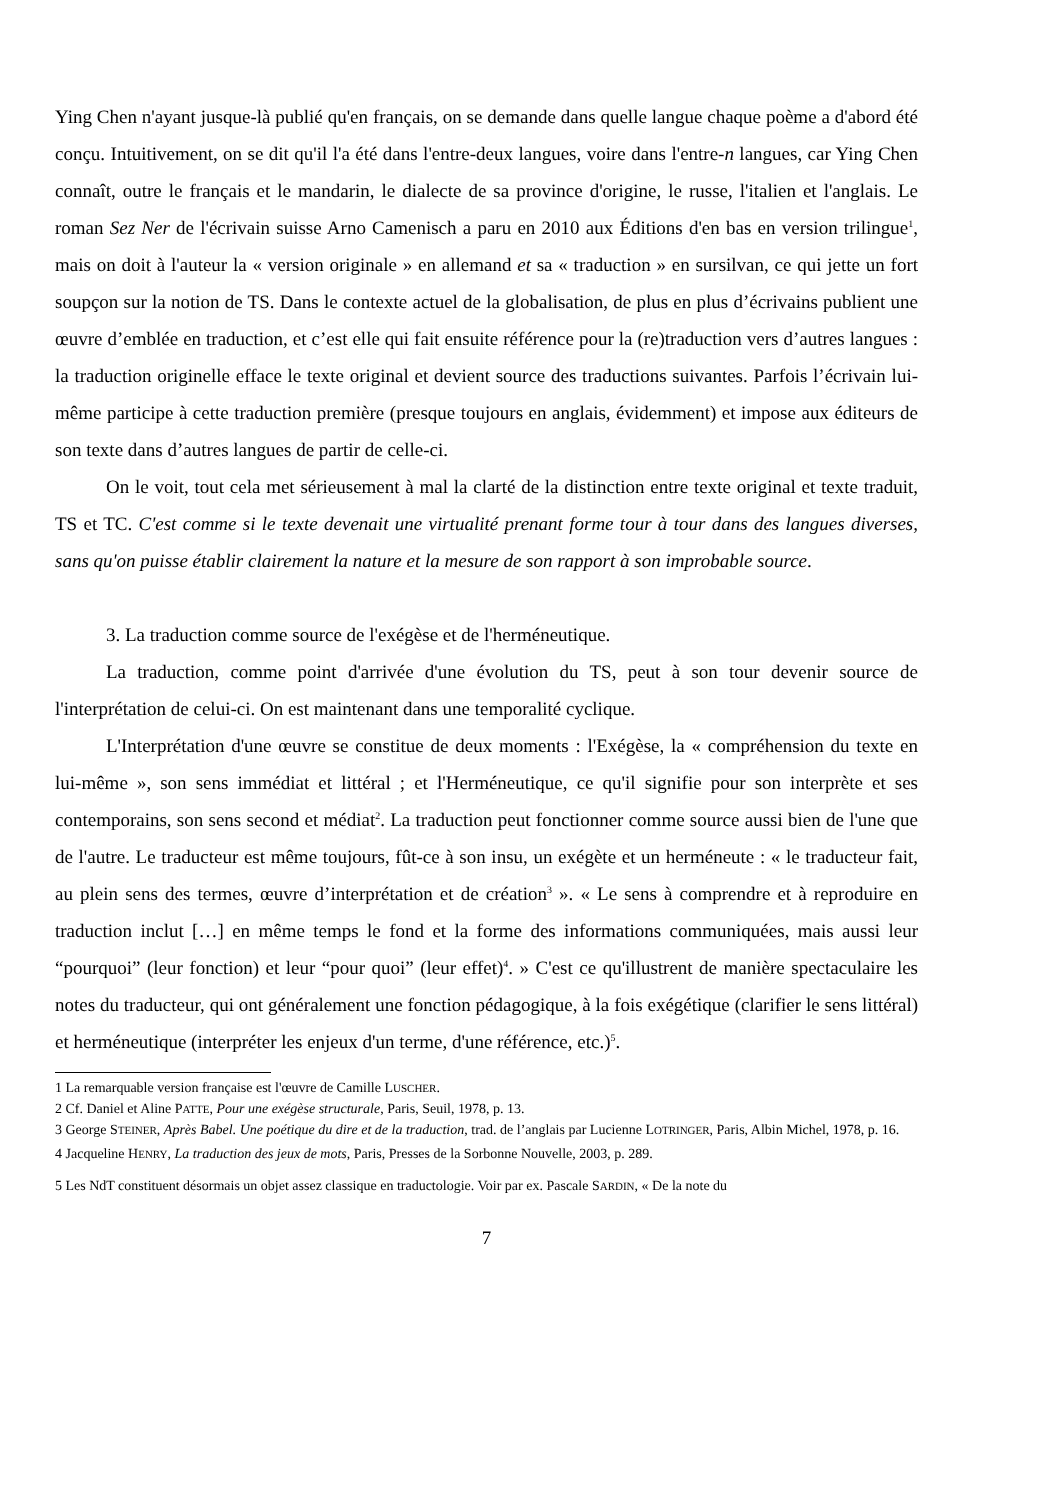Ying Chen n'ayant jusque-là publié qu'en français, on se demande dans quelle langue chaque poème a d'abord été conçu. Intuitivement, on se dit qu'il l'a été dans l'entre-deux langues, voire dans l'entre-n langues, car Ying Chen connaît, outre le français et le mandarin, le dialecte de sa province d'origine, le russe, l'italien et l'anglais. Le roman Sez Ner de l'écrivain suisse Arno Camenisch a paru en 2010 aux Éditions d'en bas en version trilingue<sup>1</sup>, mais on doit à l'auteur la « version originale » en allemand et sa « traduction » en sursilvan, ce qui jette un fort soupçon sur la notion de TS. Dans le contexte actuel de la globalisation, de plus en plus d’écrivains publient une œuvre d’emblée en traduction, et c’est elle qui fait ensuite référence pour la (re)traduction vers d’autres langues : la traduction originelle efface le texte original et devient source des traductions suivantes. Parfois l’écrivain lui-même participe à cette traduction première (presque toujours en anglais, évidemment) et impose aux éditeurs de son texte dans d’autres langues de partir de celle-ci.
On le voit, tout cela met sérieusement à mal la clarté de la distinction entre texte original et texte traduit, TS et TC. C'est comme si le texte devenait une virtualité prenant forme tour à tour dans des langues diverses, sans qu'on puisse établir clairement la nature et la mesure de son rapport à son improbable source.
3. La traduction comme source de l'exégèse et de l'herméneutique.
La traduction, comme point d'arrivée d'une évolution du TS, peut à son tour devenir source de l'interprétation de celui-ci. On est maintenant dans une temporalité cyclique.
L'Interprétation d'une œuvre se constitue de deux moments : l'Exégèse, la « compréhension du texte en lui-même », son sens immédiat et littéral ; et l'Herméneutique, ce qu'il signifie pour son interprète et ses contemporains, son sens second et médiat<sup>2</sup>. La traduction peut fonctionner comme source aussi bien de l'une que de l'autre. Le traducteur est même toujours, fût-ce à son insu, un exégète et un herméneute : « le traducteur fait, au plein sens des termes, œuvre d’interprétation et de création<sup>3</sup> ». « Le sens à comprendre et à reproduire en traduction inclut […] en même temps le fond et la forme des informations communiquées, mais aussi leur “pourquoi” (leur fonction) et leur “pour quoi” (leur effet)<sup>4</sup>. » C'est ce qu'illustrent de manière spectaculaire les notes du traducteur, qui ont généralement une fonction pédagogique, à la fois exégétique (clarifier le sens littéral) et herméneutique (interpréter les enjeux d'un terme, d'une référence, etc.)<sup>5</sup>.
1 La remarquable version française est l'œuvre de Camille LUSCHER.
2 Cf. Daniel et Aline PATTE, Pour une exégèse structurale, Paris, Seuil, 1978, p. 13.
3 George STEINER, Après Babel. Une poétique du dire et de la traduction, trad. de l’anglais par Lucienne LOTRINGER, Paris, Albin Michel, 1978, p. 16.
4 Jacqueline HENRY, La traduction des jeux de mots, Paris, Presses de la Sorbonne Nouvelle, 2003, p. 289.
5 Les NdT constituent désormais un objet assez classique en traductologie. Voir par ex. Pascale SARDIN, « De la note du
7